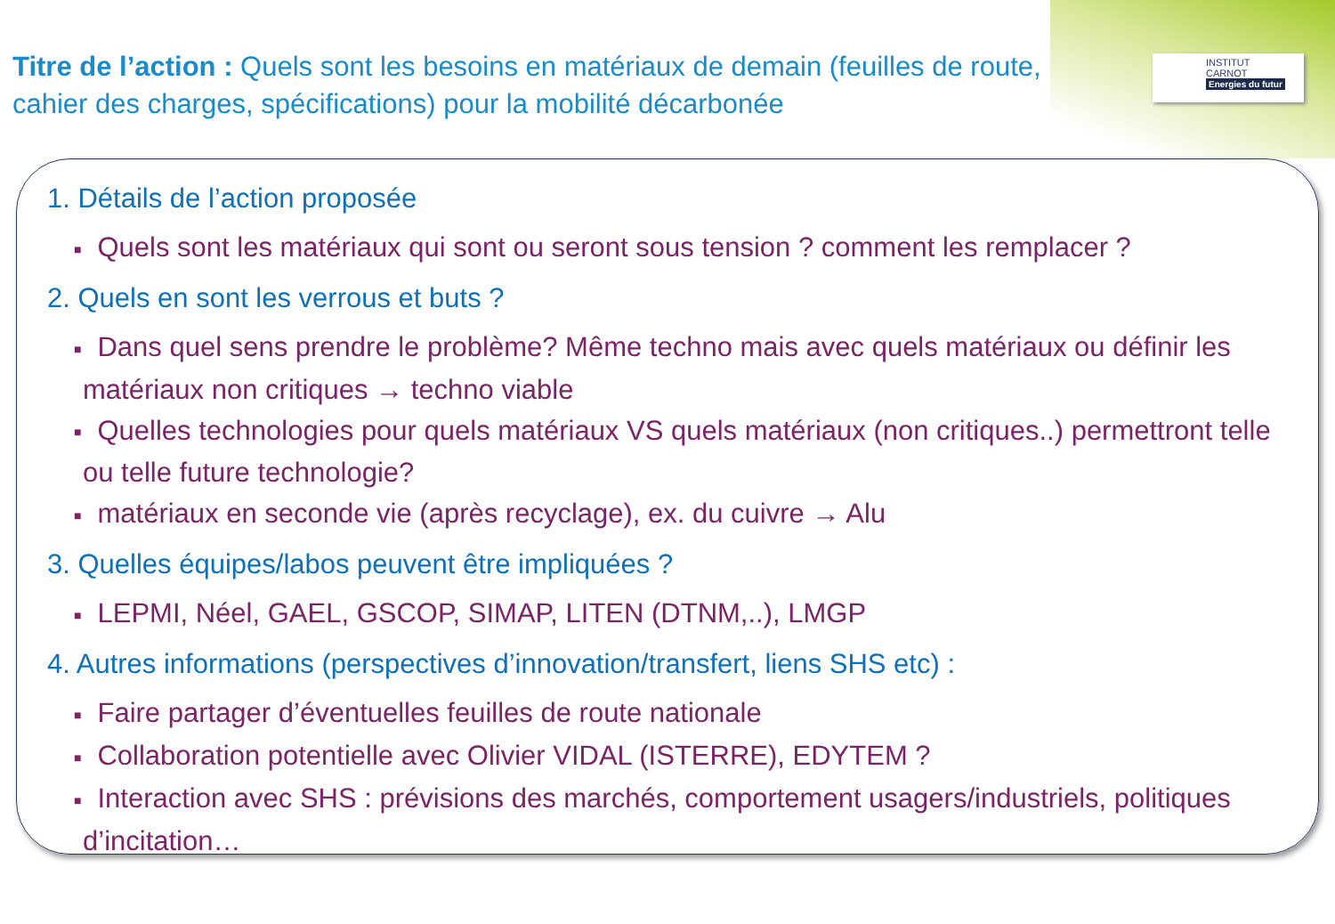INSTITUT
CARNOT
Energies du futur
Titre de l’action : Quels sont les besoins en matériaux de demain (feuilles de route, cahier des charges, spécifications) pour la mobilité décarbonée
1. Détails de l’action proposée
■ Quels sont les matériaux qui sont ou seront sous tension ? comment les remplacer ?
2. Quels en sont les verrous et buts ?
■ Dans quel sens prendre le problème? Même techno mais avec quels matériaux ou définir les matériaux non critiques → techno viable
■ Quelles technologies pour quels matériaux VS quels matériaux (non critiques..) permettront telle ou telle future technologie?
■ matériaux en seconde vie (après recyclage), ex. du cuivre → Alu
3. Quelles équipes/labos peuvent être impliquées ?
■ LEPMI, Néel, GAEL, GSCOP, SIMAP, LITEN (DTNM,..), LMGP
4. Autres informations (perspectives d’innovation/transfert, liens SHS etc) :
■ Faire partager d’éventuelles feuilles de route nationale
■ Collaboration potentielle avec Olivier VIDAL (ISTERRE), EDYTEM ?
■ Interaction avec SHS : prévisions des marchés, comportement usagers/industriels, politiques d’incitation…